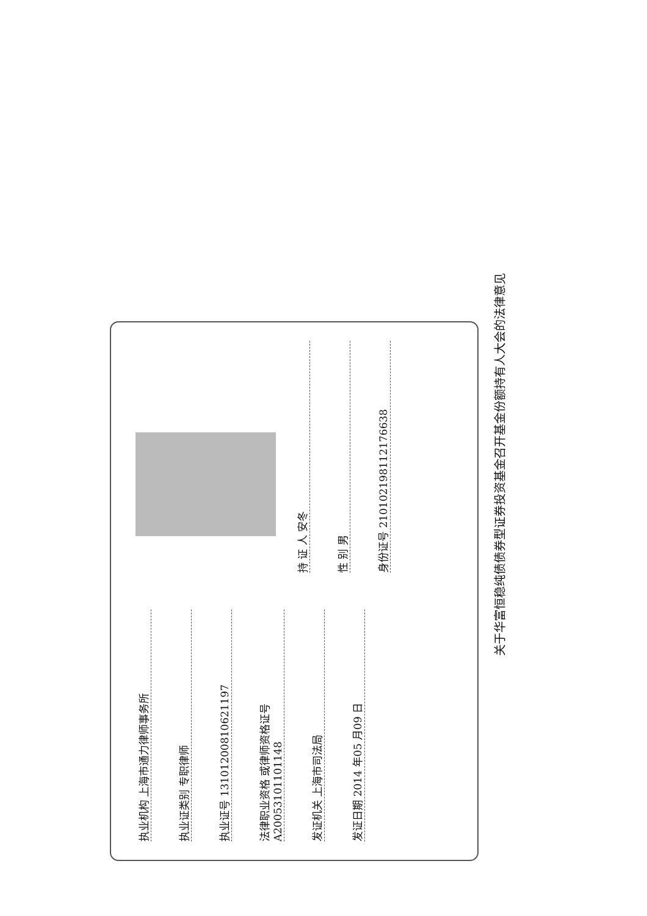执业机构 上海市通力律师事务所
执业证类别 专职律师
执业证号 13101200810621197
法律职业资格 或律师资格证号 A20053101101148
发证机关 上海市司法局
发证日期 2014 年05 月09 日
持 证 人 安冬
性 别 男
身份证号 210102198112176638
关于华富恒稳纯债债券型证券投资基金召开基金份额持有人大会的法律意见